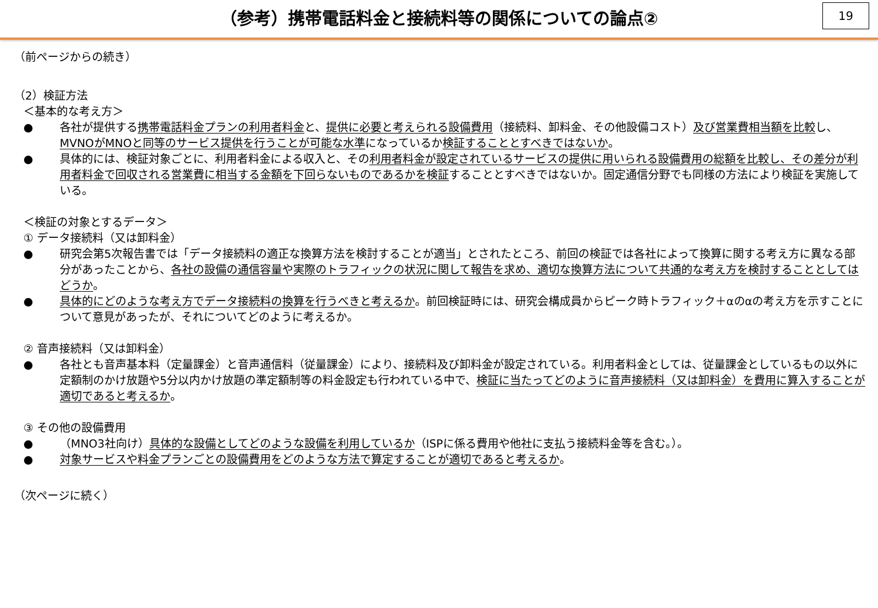（参考）携帯電話料金と接続料等の関係についての論点②
19
（前ページからの続き）
（2）検証方法
＜基本的な考え方＞
● 各社が提供する携帯電話料金プランの利用者料金と、提供に必要と考えられる設備費用（接続料、卸料金、その他設備コスト）及び営業費相当額を比較し、MVNOがMNOと同等のサービス提供を行うことが可能な水準になっているか検証することとすべきではないか。
● 具体的には、検証対象ごとに、利用者料金による収入と、その利用者料金が設定されているサービスの提供に用いられる設備費用の総額を比較し、その差分が利用者料金で回収される営業費に相当する金額を下回らないものであるかを検証することとすべきではないか。固定通信分野でも同様の方法により検証を実施している。
＜検証の対象とするデータ＞
① データ接続料（又は卸料金）
● 研究会第5次報告書では「データ接続料の適正な換算方法を検討することが適当」とされたところ、前回の検証では各社によって換算に関する考え方に異なる部分があったことから、各社の設備の通信容量や実際のトラフィックの状況に関して報告を求め、適切な換算方法について共通的な考え方を検討することとしてはどうか。
● 具体的にどのような考え方でデータ接続料の換算を行うべきと考えるか。前回検証時には、研究会構成員からピーク時トラフィック＋αのαの考え方を示すことについて意見があったが、それについてどのように考えるか。
② 音声接続料（又は卸料金）
● 各社とも音声基本料（定量課金）と音声通信料（従量課金）により、接続料及び卸料金が設定されている。利用者料金としては、従量課金としているもの以外に定額制のかけ放題や5分以内かけ放題の準定額制等の料金設定も行われている中で、検証に当たってどのように音声接続料（又は卸料金）を費用に算入することが適切であると考えるか。
③ その他の設備費用
● （MNO3社向け）具体的な設備としてどのような設備を利用しているか（ISPに係る費用や他社に支払う接続料金等を含む。）。
● 対象サービスや料金プランごとの設備費用をどのような方法で算定することが適切であると考えるか。
（次ページに続く）